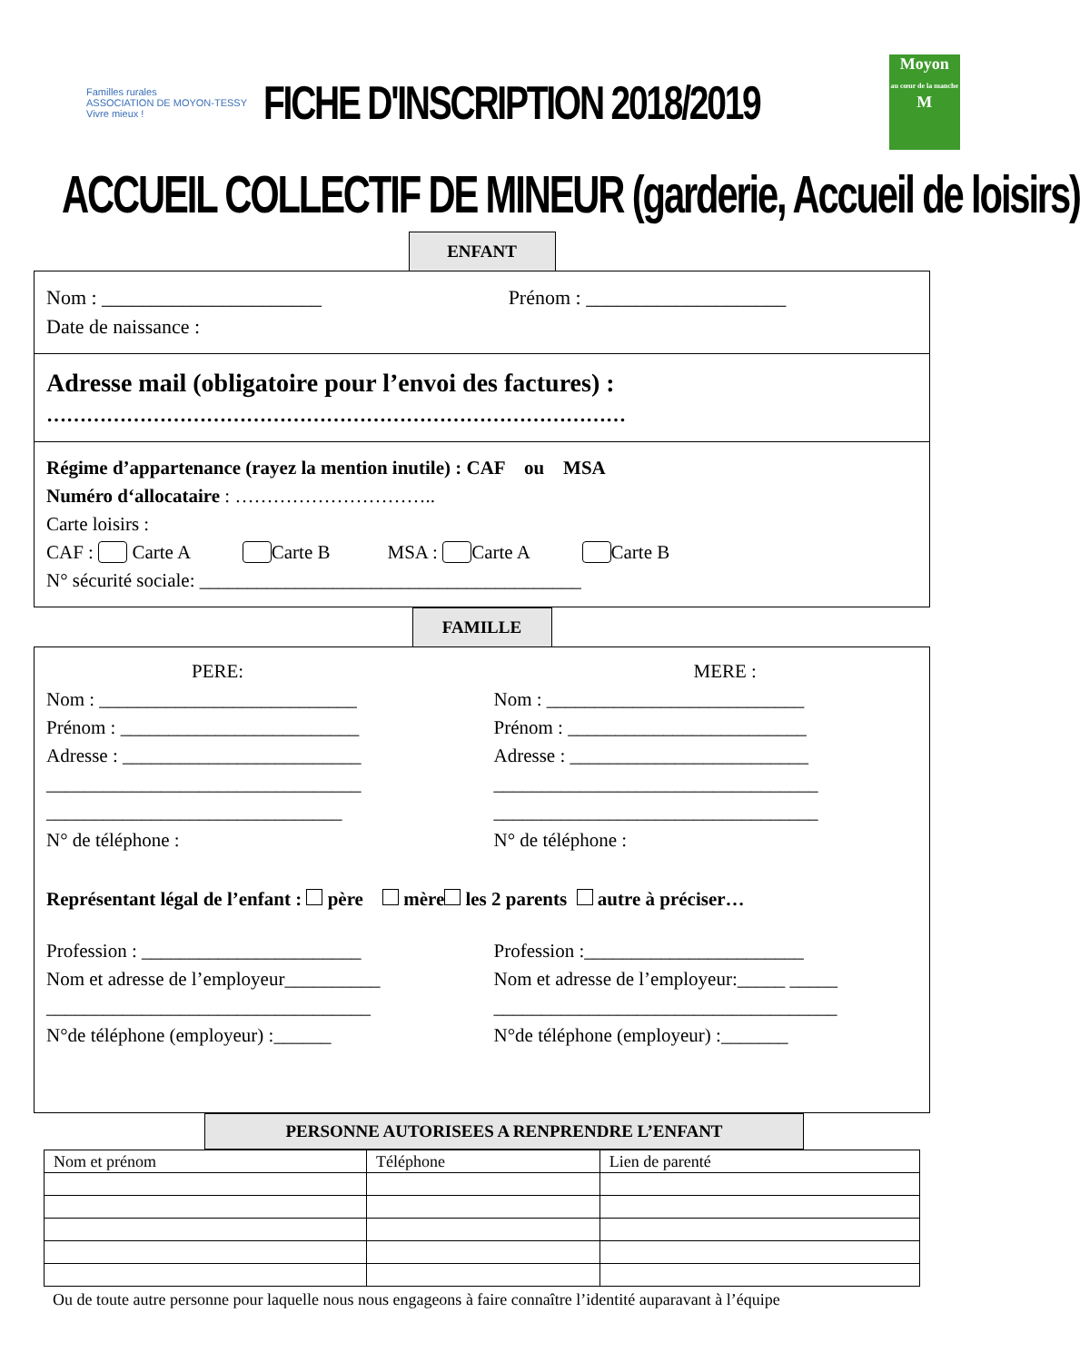Familles rurales
ASSOCIATION DE MOYON-TESSY
Vivre mieux !
FICHE D'INSCRIPTION 2018/2019
Moyon
au cœur de la manche
M
ACCUEIL COLLECTIF DE MINEUR (garderie, Accueil de loisirs)
ENFANT
Nom : ______________________ Prénom : ____________________
Date de naissance :
Adresse mail (obligatoire pour l’envoi des factures) :
……………………………………………………………………………
Régime d’appartenance (rayez la mention inutile) : CAF ou MSA
Numéro d‘allocataire : …………………………..
Carte loisirs :
CAF : Carte A Carte B MSA : Carte A Carte B
N° sécurité sociale: ________________________________________
FAMILLE
PERE:
Nom : ___________________________
Prénom : _________________________
Adresse : _________________________
_________________________________
_______________________________
N° de téléphone :
MERE :
Nom : ___________________________
Prénom : _________________________
Adresse : _________________________
__________________________________
__________________________________
N° de téléphone :
Représentant légal de l’enfant : père mère les 2 parents autre à préciser…
Profession : _______________________
Nom et adresse de l’employeur__________
__________________________________
N°de téléphone (employeur) :______
Profession :_______________________
Nom et adresse de l’employeur:_____ _____
____________________________________
N°de téléphone (employeur) :_______
PERSONNE AUTORISEES A RENPRENDRE L’ENFANT
| Nom et prénom | Téléphone | Lien de parenté |
| --- | --- | --- |
Ou de toute autre personne pour laquelle nous nous engageons à faire connaître l’identité auparavant à l’équipe